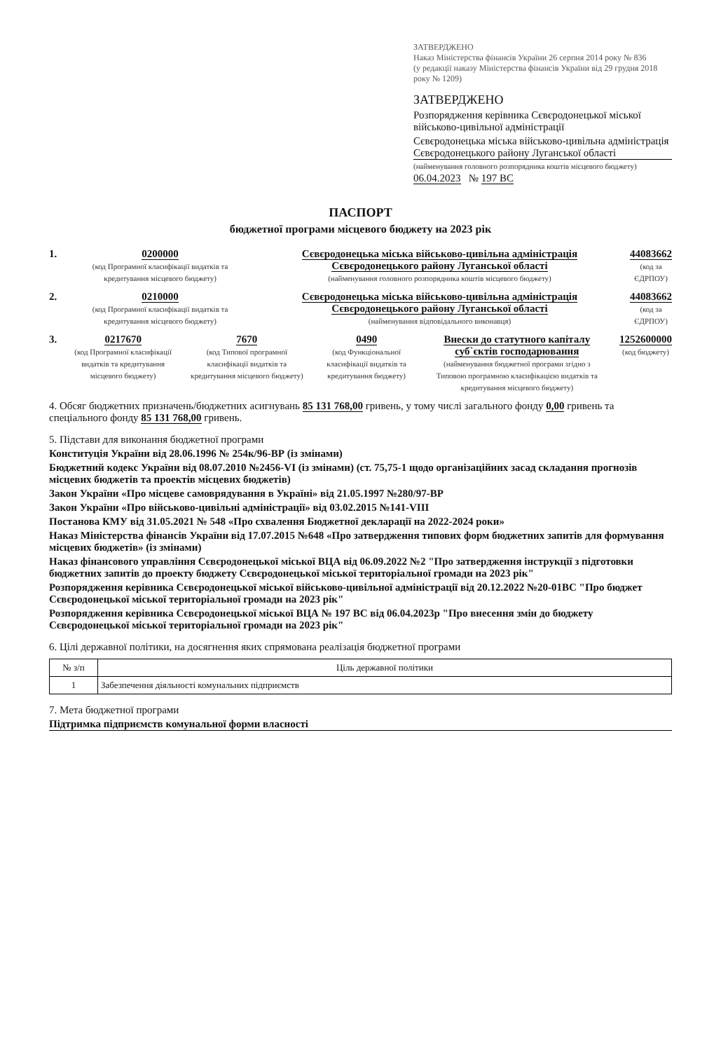ЗАТВЕРДЖЕНО
Наказ Міністерства фінансів України 26 серпня 2014 року № 836
(у редакції наказу Міністерства фінансів України від 29 грудня 2018 року № 1209)
ЗАТВЕРДЖЕНО
Розпорядження керівника Сєвєродонецької міської військово-цивільної адміністрації
Сєвєродонецька міська військово-цивільна адміністрація Сєвєродонецького району Луганської області
(найменування головного розпорядника коштів місцевого бюджету)
06.04.2023 № 197 ВС
ПАСПОРТ
бюджетної програми місцевого бюджету на 2023 рік
1. 0200000
(код Програмної класифікації видатків та кредитування місцевого бюджету)
Сєвєродонецька міська військово-цивільна адміністрація Сєвєродонецького району Луганської області
(найменування головного розпорядника коштів місцевого бюджету)
44083662
(код за ЄДРПОУ)
2. 0210000
(код Програмної класифікації видатків та кредитування місцевого бюджету)
Сєвєродонецька міська військово-цивільна адміністрація Сєвєродонецького району Луганської області
(найменування відповідального виконавця)
44083662
(код за ЄДРПОУ)
3. 0217670
(код Програмної класифікації видатків та кредитування місцевого бюджету)
7670
(код Типової програмної класифікації видатків та кредитування місцевого бюджету)
0490
(код Функціональної класифікації видатків та кредитування бюджету)
Внески до статутного капіталу суб`єктів господарювання
(найменування бюджетної програми згідно з Типовою програмною класифікацією видатків та кредитування місцевого бюджету)
1252600000
(код бюджету)
4. Обсяг бюджетних призначень/бюджетних асигнувань 85 131 768,00 гривень, у тому числі загального фонду 0,00 гривень та спеціального фонду 85 131 768,00 гривень.
5. Підстави для виконання бюджетної програми
Конституція України від 28.06.1996 № 254к/96-ВР (із змінами)
Бюджетний кодекс України від 08.07.2010 №2456-VI (із змінами) (ст. 75,75-1 щодо організаційних засад складання прогнозів місцевих бюджетів та проектів місцевих бюджетів)
Закон України «Про місцеве самоврядування в Україні» від 21.05.1997 №280/97-ВР
Закон України «Про військово-цивільні адміністрації» від 03.02.2015 №141-VIII
Постанова КМУ від 31.05.2021 № 548 «Про схвалення Бюджетної декларації на 2022-2024 роки»
Наказ Міністерства фінансів України від 17.07.2015 №648 «Про затвердження типових форм бюджетних запитів для формування місцевих бюджетів» (із змінами)
Наказ фінансового управління Сєвєродонецької міської ВЦА від 06.09.2022 №2 "Про затвердження інструкції з підготовки бюджетних запитів до проекту бюджету Сєвєродонецької міської територіальної громади на 2023 рік"
Розпорядження керівника Сєвєродонецької міської військово-цивільної адміністрації від 20.12.2022 №20-01ВС "Про бюджет Сєвєродонецької міської територіальної громади на 2023 рік"
Розпорядження керівника Сєвєродонецької міської ВЦА № 197 ВС від 06.04.2023р "Про внесення змін до бюджету Сєвєродонецької міської територіальної громади на 2023 рік"
6. Цілі державної політики, на досягнення яких спрямована реалізація бюджетної програми
| № з/п | Ціль державної політики |
| --- | --- |
| 1 | Забезпечення діяльності комунальних підприємств |
7. Мета бюджетної програми
Підтримка підприємств комунальної форми власності